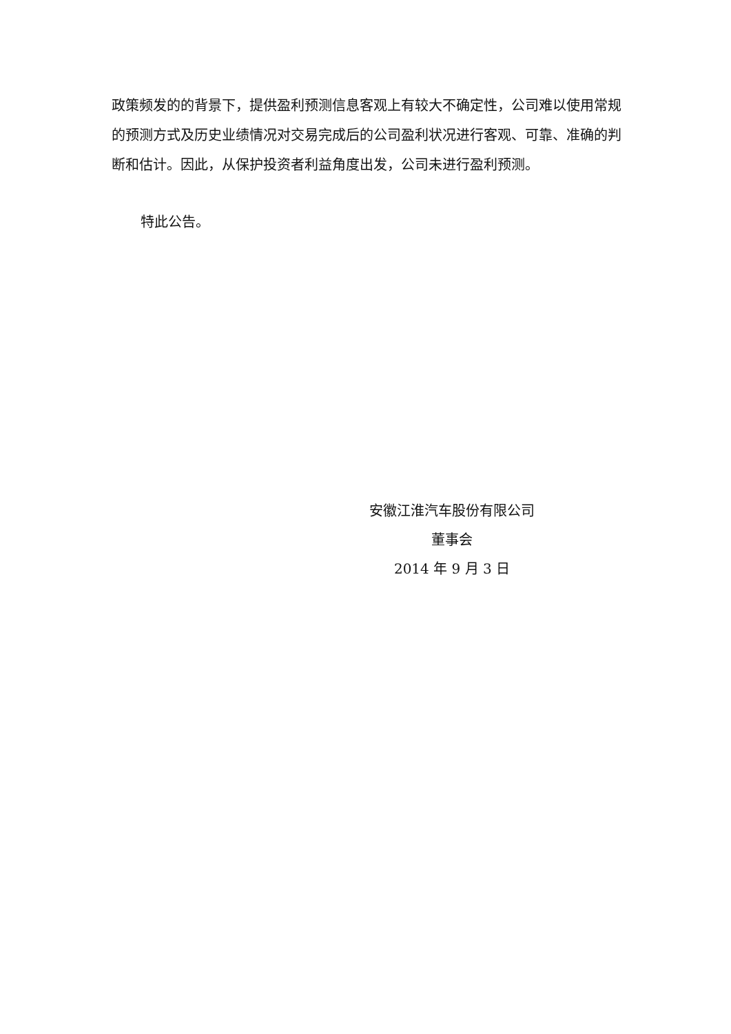政策频发的的背景下，提供盈利预测信息客观上有较大不确定性，公司难以使用常规的预测方式及历史业绩情况对交易完成后的公司盈利状况进行客观、可靠、准确的判断和估计。因此，从保护投资者利益角度出发，公司未进行盈利预测。
特此公告。
安徽江淮汽车股份有限公司
董事会
2014 年 9 月 3 日